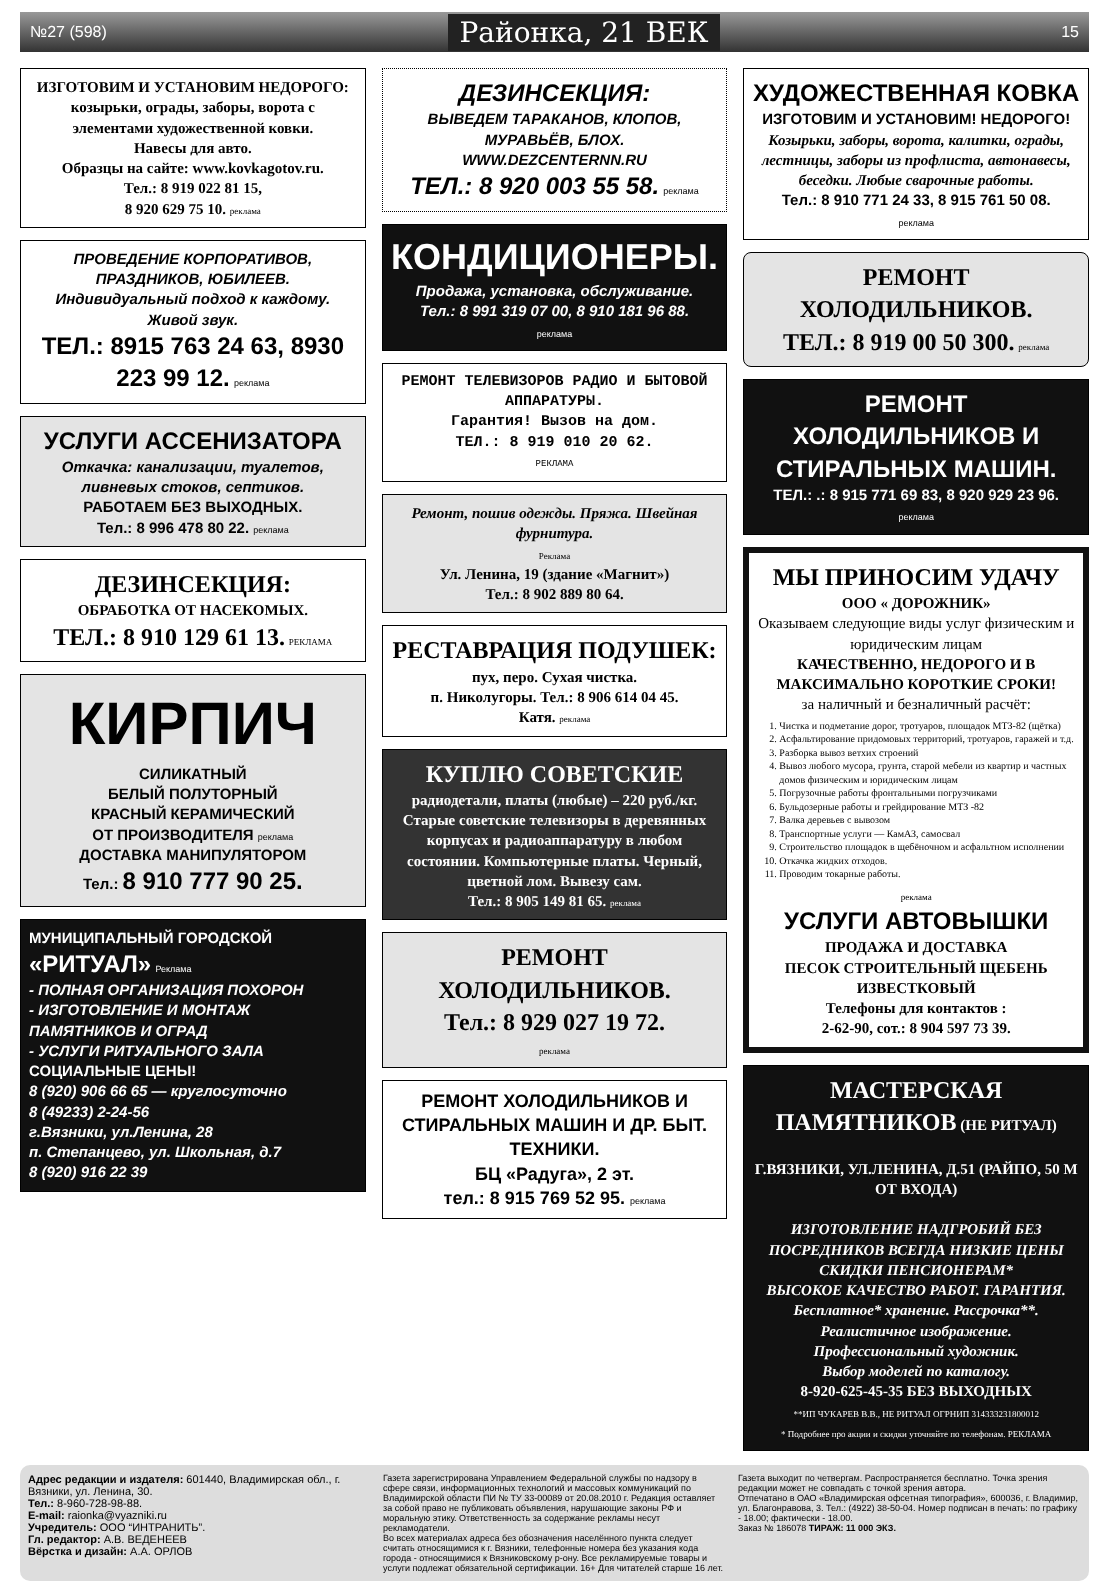№27 (598) Районка, 21 ВЕК 15
ИЗГОТОВИМ И УСТАНОВИМ НЕДОРОГО:
козырьки, ограды, заборы, ворота с элементами художественной ковки.
Навесы для авто.
Образцы на сайте: www.kovkagotov.ru.
Тел.: 8 919 022 81 15,
8 920 629 75 10. реклама
ПРОВЕДЕНИЕ КОРПОРАТИВОВ, ПРАЗДНИКОВ, ЮБИЛЕЕВ.
Индивидуальный подход к каждому. Живой звук.
ТЕЛ.: 8915 763 24 63, 8930 223 99 12. реклама
УСЛУГИ АССЕНИЗАТОРА
Откачка: канализации, туалетов, ливневых стоков, септиков.
РАБОТАЕМ БЕЗ ВЫХОДНЫХ.
Тел.: 8 996 478 80 22. реклама
ДЕЗИНСЕКЦИЯ:
ОБРАБОТКА ОТ НАСЕКОМЫХ.
ТЕЛ.: 8 910 129 61 13. РЕКЛАМА
КИРПИЧ
СИЛИКАТНЫЙ
БЕЛЫЙ ПОЛУТОРНЫЙ
КРАСНЫЙ КЕРАМИЧЕСКИЙ
ОТ ПРОИЗВОДИТЕЛЯ реклама
ДОСТАВКА МАНИПУЛЯТОРОМ
Тел.: 8 910 777 90 25.
МУНИЦИПАЛЬНЫЙ ГОРОДСКОЙ
«РИТУАЛ» Реклама
- ПОЛНАЯ ОРГАНИЗАЦИЯ ПОХОРОН
- ИЗГОТОВЛЕНИЕ И МОНТАЖ ПАМЯТНИКОВ И ОГРАД
- УСЛУГИ РИТУАЛЬНОГО ЗАЛА
СОЦИАЛЬНЫЕ ЦЕНЫ!
8 (920) 906 66 65 — круглосуточно
8 (49233) 2-24-56
г.Вязники, ул.Ленина, 28
п. Степанцево, ул. Школьная, д.7
8 (920) 916 22 39
ДЕЗИНСЕКЦИЯ:
ВЫВЕДЕМ ТАРАКАНОВ, КЛОПОВ, МУРАВЬЁВ, БЛОХ.
WWW.DEZCENTERNN.RU
ТЕЛ.: 8 920 003 55 58. реклама
КОНДИЦИОНЕРЫ.
Продажа, установка, обслуживание.
Тел.: 8 991 319 07 00, 8 910 181 96 88.
реклама
РЕМОНТ ТЕЛЕВИЗОРОВ РАДИО И БЫТОВОЙ АППАРАТУРЫ.
Гарантия! Вызов на дом.
ТЕЛ.: 8 919 010 20 62.
РЕКЛАМА
Ремонт, пошив одежды. Пряжа. Швейная фурнитура.
Реклама
Ул. Ленина, 19 (здание «Магнит»)
Тел.: 8 902 889 80 64.
РЕСТАВРАЦИЯ ПОДУШЕК:
пух, перо. Сухая чистка.
п. Николугоры. Тел.: 8 906 614 04 45.
Катя. реклама
КУПЛЮ СОВЕТСКИЕ
радиодетали, платы (любые) – 220 руб./кг.
Старые советские телевизоры в деревянных корпусах и радиоаппаратуру в любом состоянии. Компьютерные платы. Черный, цветной лом. Вывезу сам.
Тел.: 8 905 149 81 65. реклама
РЕМОНТ ХОЛОДИЛЬНИКОВ.
Тел.: 8 929 027 19 72.
реклама
РЕМОНТ ХОЛОДИЛЬНИКОВ И СТИРАЛЬНЫХ МАШИН И ДР. БЫТ. ТЕХНИКИ.
БЦ «Радуга», 2 эт.
тел.: 8 915 769 52 95. реклама
ХУДОЖЕСТВЕННАЯ КОВКА
ИЗГОТОВИМ И УСТАНОВИМ! НЕДОРОГО!
Козырьки, заборы, ворота, калитки, ограды, лестницы, заборы из профлиста, автонавесы, беседки. Любые сварочные работы.
Тел.: 8 910 771 24 33, 8 915 761 50 08.
реклама
РЕМОНТ ХОЛОДИЛЬНИКОВ.
ТЕЛ.: 8 919 00 50 300. реклама
РЕМОНТ ХОЛОДИЛЬНИКОВ И СТИРАЛЬНЫХ МАШИН.
ТЕЛ.: .: 8 915 771 69 83, 8 920 929 23 96.
реклама
МЫ ПРИНОСИМ УДАЧУ
ООО « ДОРОЖНИК»
Оказываем следующие виды услуг физическим и юридическим лицам
КАЧЕСТВЕННО, НЕДОРОГО И В МАКСИМАЛЬНО КОРОТКИЕ СРОКИ!
за наличный и безналичный расчёт:
1. Чистка и подметание дорог, тротуаров, площадок МТЗ-82 (щётка)
2. Асфальтирование придомовых территорий, тротуаров, гаражей и т.д.
3. Разборка вывоз ветхих строений
4. Вывоз любого мусора, грунта, старой мебели из квартир и частных домов физическим и юридическим лицам
5. Погрузочные работы фронтальными погрузчиками
6. Бульдозерные работы и грейдирование МТЗ -82
7. Валка деревьев с вывозом
8. Транспортные услуги — КамАЗ, самосвал
9. Строительство площадок в щебёночном и асфальтном исполнении
10. Откачка жидких отходов.
11. Проводим токарные работы.
реклама
УСЛУГИ АВТОВЫШКИ
ПРОДАЖА И ДОСТАВКА
ПЕСОК СТРОИТЕЛЬНЫЙ ЩЕБЕНЬ ИЗВЕСТКОВЫЙ
Телефоны для контактов :
2-62-90, сот.: 8 904 597 73 39.
МАСТЕРСКАЯ ПАМЯТНИКОВ (НЕ РИТУАЛ)
Г.ВЯЗНИКИ, УЛ.ЛЕНИНА, Д.51 (РАЙПО, 50 М ОТ ВХОДА)
ИЗГОТОВЛЕНИЕ НАДГРОБИЙ БЕЗ ПОСРЕДНИКОВ ВСЕГДА НИЗКИЕ ЦЕНЫ
СКИДКИ ПЕНСИОНЕРАМ*
ВЫСОКОЕ КАЧЕСТВО РАБОТ. ГАРАНТИЯ.
Бесплатное* хранение. Рассрочка**.
Реалистичное изображение.
Профессиональный художник.
Выбор моделей по каталогу.
8-920-625-45-35 БЕЗ ВЫХОДНЫХ
**ИП ЧУКАРЕВ В.В., НЕ РИТУАЛ ОГРНИП 314333231800012
* Подробнее про акции и скидки уточняйте по телефонам. РЕКЛАМА
Адрес редакции и издателя: 601440, Владимирская обл., г. Вязники, ул. Ленина, 30.
Тел.: 8-960-728-98-88.
E-mail: raionka@vyazniki.ru
Учредитель: ООО “ИНТРАНИТЬ”.
Гл. редактор: А.В. ВЕДЕНЕЕВ
Вёрстка и дизайн: А.А. ОРЛОВ
Газета зарегистрирована Управлением Федеральной службы по надзору в сфере связи, информационных технологий и массовых коммуникаций по Владимирской области ПИ № ТУ 33-00089 от 20.08.2010 г. Редакция оставляет за собой право не публиковать объявления, нарушающие законы РФ и моральную этику. Ответственность за содержание рекламы несут рекламодатели.
Во всех материалах адреса без обозначения населённого пункта следует считать относящимися к г. Вязники, телефонные номера без указания кода города - относящимися к Вязниковскому р-ону. Все рекламируемые товары и услуги подлежат обязательной сертификации. 16+ Для читателей старше 16 лет.
Газета выходит по четвергам. Распространяется бесплатно. Точка зрения редакции может не совпадать с точкой зрения автора.
Отпечатано в ОАО «Владимирская офсетная типография», 600036, г. Владимир, ул. Благонравова, 3. Тел.: (4922) 38-50-04. Номер подписан в печать: по графику - 18.00; фактически - 18.00.
Заказ № 186078 ТИРАЖ: 11 000 ЭКЗ.